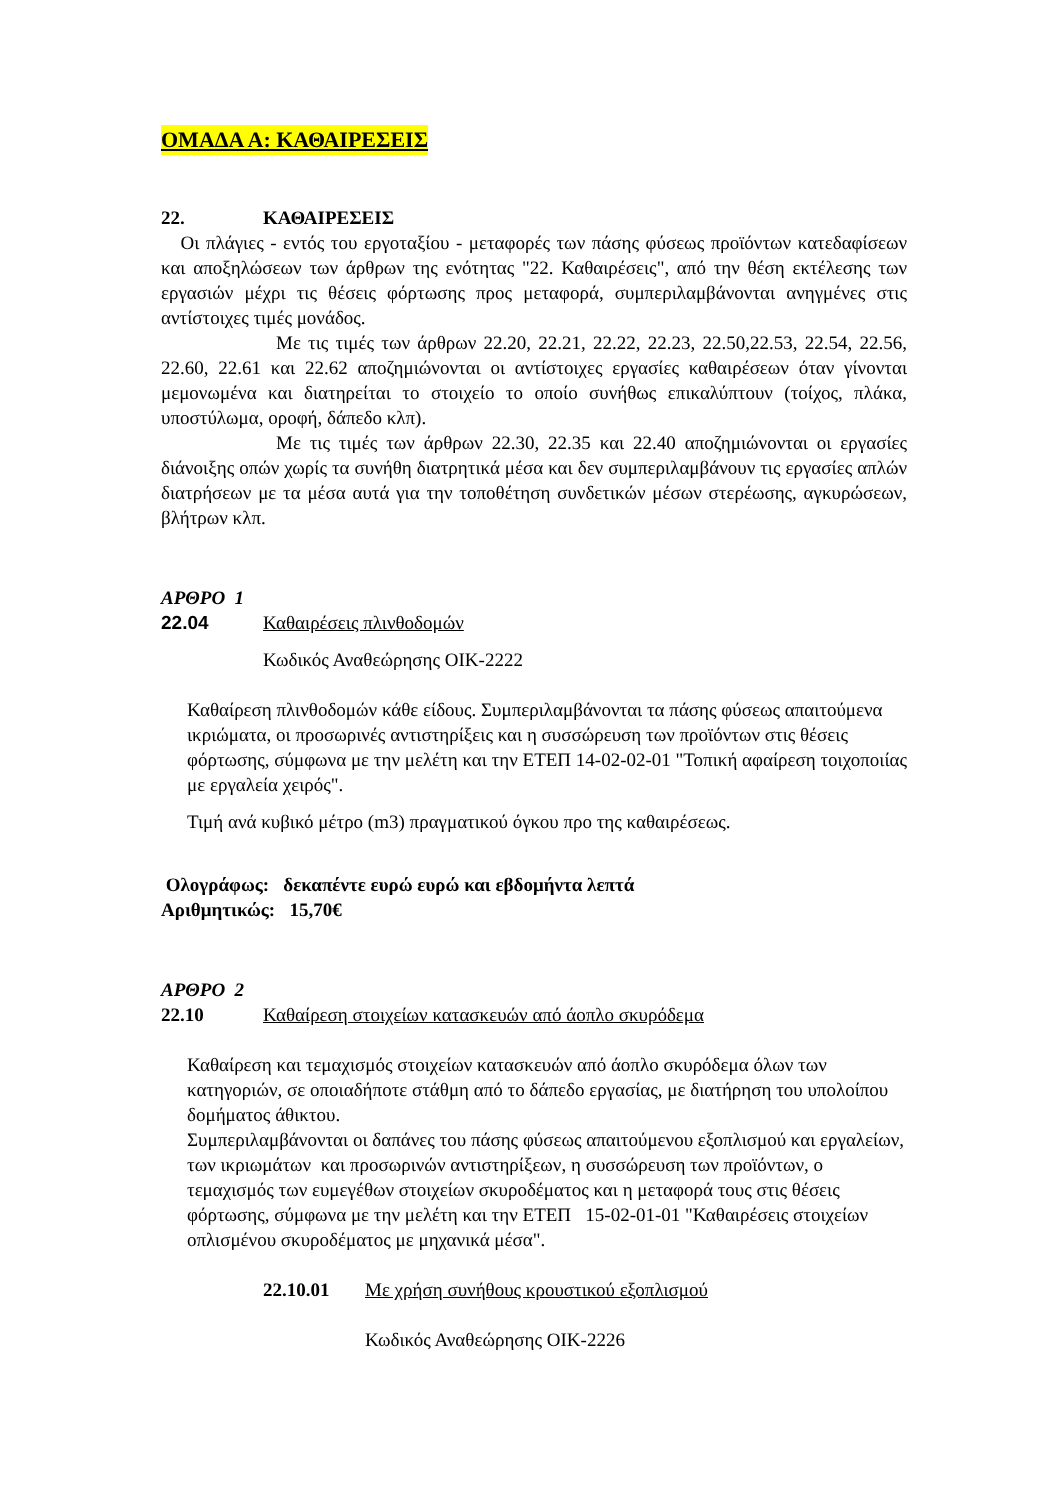ΟΜΑΔΑ Α: ΚΑΘΑΙΡΕΣΕΙΣ
22. ΚΑΘΑΙΡΕΣΕΙΣ
Οι πλάγιες - εντός του εργοταξίου - μεταφορές των πάσης φύσεως προϊόντων κατεδαφίσεων και αποξηλώσεων των άρθρων της ενότητας "22. Καθαιρέσεις", από την θέση εκτέλεσης των εργασιών μέχρι τις θέσεις φόρτωσης προς μεταφορά, συμπεριλαμβάνονται ανηγμένες στις αντίστοιχες τιμές μονάδος.
Με τις τιμές των άρθρων 22.20, 22.21, 22.22, 22.23, 22.50,22.53, 22.54, 22.56, 22.60, 22.61 και 22.62 αποζημιώνονται οι αντίστοιχες εργασίες καθαιρέσεων όταν γίνονται μεμονωμένα και διατηρείται το στοιχείο το οποίο συνήθως επικαλύπτουν (τοίχος, πλάκα, υποστύλωμα, οροφή, δάπεδο κλπ).
Με τις τιμές των άρθρων 22.30, 22.35 και 22.40 αποζημιώνονται οι εργασίες διάνοιξης οπών χωρίς τα συνήθη διατρητικά μέσα και δεν συμπεριλαμβάνουν τις εργασίες απλών διατρήσεων με τα μέσα αυτά για την τοποθέτηση συνδετικών μέσων στερέωσης, αγκυρώσεων, βλήτρων κλπ.
ΑΡΘΡΟ 1
22.04 Καθαιρέσεις πλινθοδομών
Κωδικός Αναθεώρησης ΟΙΚ-2222
Καθαίρεση πλινθοδομών κάθε είδους. Συμπεριλαμβάνονται τα πάσης φύσεως απαιτούμενα ικριώματα, οι προσωρινές αντιστηρίξεις και η συσσώρευση των προϊόντων στις θέσεις φόρτωσης, σύμφωνα με την μελέτη και την ΕΤΕΠ 14-02-02-01 "Τοπική αφαίρεση τοιχοποιίας με εργαλεία χειρός".
Τιμή ανά κυβικό μέτρο (m3) πραγματικού όγκου προ της καθαιρέσεως.
Ολογράφως: δεκαπέντε ευρώ ευρώ και εβδομήντα λεπτά
Αριθμητικώς: 15,70€
ΑΡΘΡΟ 2
22.10 Καθαίρεση στοιχείων κατασκευών από άοπλο σκυρόδεμα
Καθαίρεση και τεμαχισμός στοιχείων κατασκευών από άοπλο σκυρόδεμα όλων των κατηγοριών, σε οποιαδήποτε στάθμη από το δάπεδο εργασίας, με διατήρηση του υπολοίπου δομήματος άθικτου.
Συμπεριλαμβάνονται οι δαπάνες του πάσης φύσεως απαιτούμενου εξοπλισμού και εργαλείων, των ικριωμάτων και προσωρινών αντιστηρίξεων, η συσσώρευση των προϊόντων, ο τεμαχισμός των ευμεγέθων στοιχείων σκυροδέματος και η μεταφορά τους στις θέσεις φόρτωσης, σύμφωνα με την μελέτη και την ΕΤΕΠ 15-02-01-01 "Καθαιρέσεις στοιχείων οπλισμένου σκυροδέματος με μηχανικά μέσα".
22.10.01 Με χρήση συνήθους κρουστικού εξοπλισμού
Κωδικός Αναθεώρησης ΟΙΚ-2226